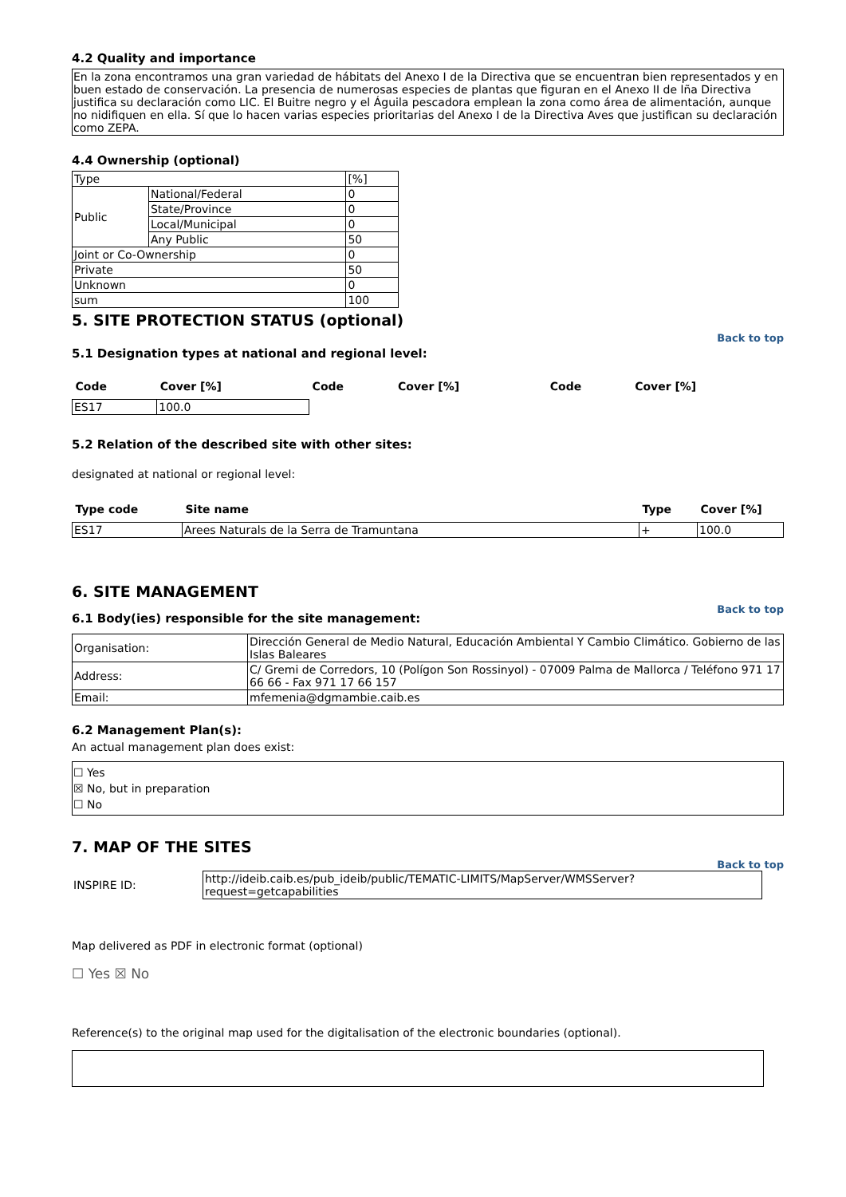4.2 Quality and importance
En la zona encontramos una gran variedad de hábitats del Anexo I de la Directiva que se encuentran bien representados y en buen estado de conservación. La presencia de numerosas especies de plantas que figuran en el Anexo II de lña Directiva justifica su declaración como LIC. El Buitre negro y el Águila pescadora emplean la zona como área de alimentación, aunque no nidifiquen en ella. Sí que lo hacen varias especies prioritarias del Anexo I de la Directiva Aves que justifican su declaración como ZEPA.
4.4 Ownership (optional)
| Type | | [%] |
| Public | National/Federal | 0 |
| | State/Province | 0 |
| | Local/Municipal | 0 |
| | Any Public | 50 |
| Joint or Co-Ownership | | 0 |
| Private | | 50 |
| Unknown | | 0 |
| sum | | 100 |
5. SITE PROTECTION STATUS (optional)
Back to top
5.1 Designation types at national and regional level:
| Code | Cover [%] | Code | Cover [%] | Code | Cover [%] |
| --- | --- | --- | --- | --- | --- |
| ES17 | 100.0 | | | | |
5.2 Relation of the described site with other sites:
designated at national or regional level:
| Type code | Site name | Type | Cover [%] |
| --- | --- | --- | --- |
| ES17 | Arees Naturals de la Serra de Tramuntana | + | 100.0 |
6. SITE MANAGEMENT
Back to top
6.1 Body(ies) responsible for the site management:
| Organisation: | Dirección General de Medio Natural, Educación Ambiental Y Cambio Climático. Gobierno de las Islas Baleares |
| Address: | C/ Gremi de Corredors, 10 (Polígon Son Rossinyol) - 07009 Palma de Mallorca / Teléfono 971 17 66 66 - Fax 971 17 66 157 |
| Email: | mfemenia@dgmambie.caib.es |
6.2 Management Plan(s):
An actual management plan does exist:
☐ Yes
☒ No, but in preparation
☐ No
7. MAP OF THE SITES
Back to top
| INSPIRE ID: | http://ideib.caib.es/pub_ideib/public/TEMATIC-LIMITS/MapServer/WMSServer?request=getcapabilities |
Map delivered as PDF in electronic format (optional)
☐ Yes ☒ No
Reference(s) to the original map used for the digitalisation of the electronic boundaries (optional).